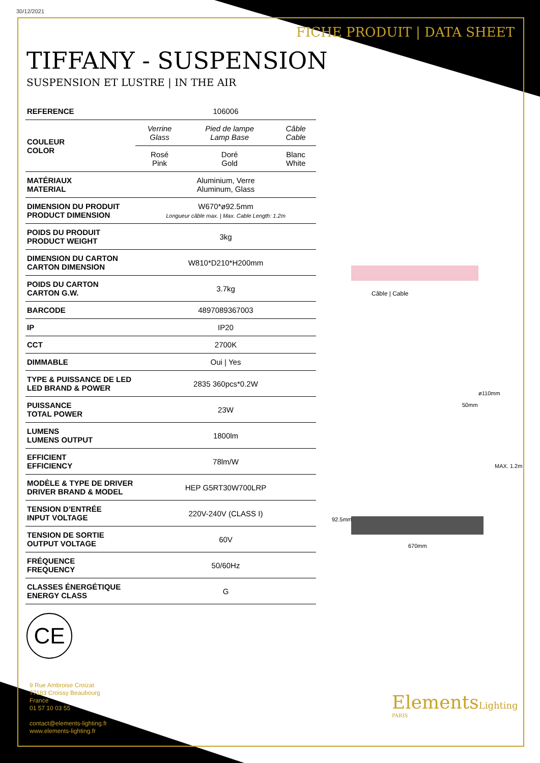30/12/2021
FICHE PRODUIT | DATA SHEET
TIFFANY - SUSPENSION
SUSPENSION ET LUSTRE | IN THE AIR
| REFERENCE | 106006 | | |
| COULEUR COLOR | Verrine Glass | Pied de lampe Lamp Base | Câble Cable |
| | Rosé Pink | Doré Gold | Blanc White |
| MATÉRIAUX MATERIAL | Aluminium, Verre Aluminum, Glass | | |
| DIMENSION DU PRODUIT PRODUCT DIMENSION | W670*ø92.5mm Longueur câble max. / Max. Cable Length: 1.2m | | |
| POIDS DU PRODUIT PRODUCT WEIGHT | 3kg | | |
| DIMENSION DU CARTON CARTON DIMENSION | W810*D210*H200mm | | |
| POIDS DU CARTON CARTON G.W. | 3.7kg | | |
| BARCODE | 4897089367003 | | |
| IP | IP20 | | |
| CCT | 2700K | | |
| DIMMABLE | Oui / Yes | | |
| TYPE & PUISSANCE DE LED LED BRAND & POWER | 2835 360pcs*0.2W | | |
| PUISSANCE TOTAL POWER | 23W | | |
| LUMENS LUMENS OUTPUT | 1800lm | | |
| EFFICIENT EFFICIENCY | 78lm/W | | |
| MODÈLE & TYPE DE DRIVER DRIVER BRAND & MODEL | HEP G5RT30W700LRP | | |
| TENSION D’ENTRÉE INPUT VOLTAGE | 220V-240V (CLASS I) | | |
| TENSION DE SORTIE OUTPUT VOLTAGE | 60V | | |
| FRÉQUENCE FREQUENCY | 50/60Hz | | |
| CLASSES ÉNERGÉTIQUE ENERGY CLASS | G | | |
Câble | Cable
ø110mm
50mm
MAX. 1.2m
92.5mm
670mm
CE
9 Rue Ambroise Croizat
77183 Croissy Beaubourg
France
01 57 10 03 55
contact@elements-lighting.fr
www.elements-lighting.fr
ElementsLighting
PARIS